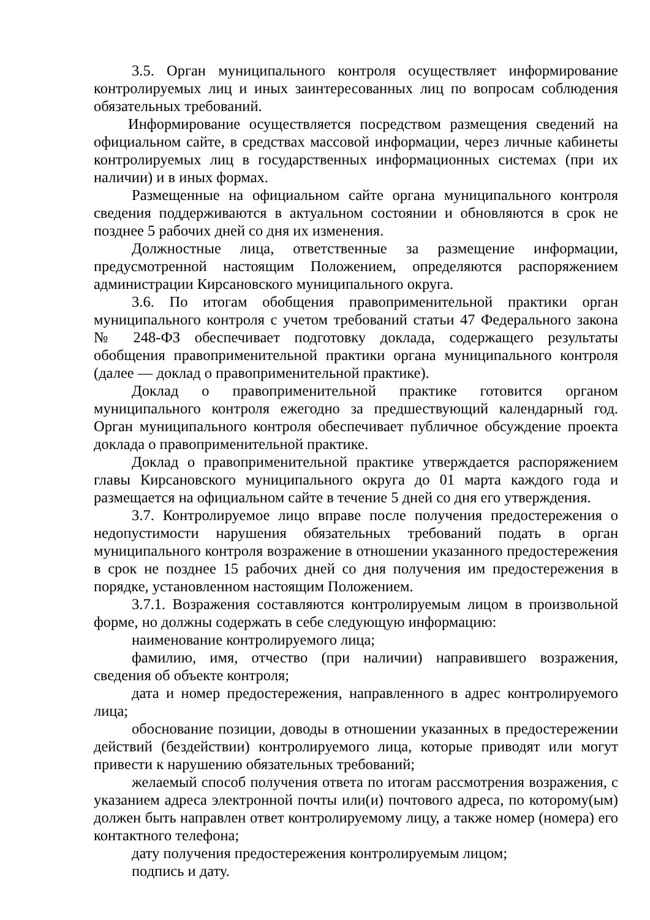3.5. Орган муниципального контроля осуществляет информирование контролируемых лиц и иных заинтересованных лиц по вопросам соблюдения обязательных требований.
Информирование осуществляется посредством размещения сведений на официальном сайте, в средствах массовой информации, через личные кабинеты контролируемых лиц в государственных информационных системах (при их наличии) и в иных формах.
Размещенные на официальном сайте органа муниципального контроля сведения поддерживаются в актуальном состоянии и обновляются в срок не позднее 5 рабочих дней со дня их изменения.
Должностные лица, ответственные за размещение информации, предусмотренной настоящим Положением, определяются распоряжением администрации Кирсановского муниципального округа.
3.6. По итогам обобщения правоприменительной практики орган муниципального контроля с учетом требований статьи 47 Федерального закона № 248-ФЗ обеспечивает подготовку доклада, содержащего результаты обобщения правоприменительной практики органа муниципального контроля (далее — доклад о правоприменительной практике).
Доклад о правоприменительной практике готовится органом муниципального контроля ежегодно за предшествующий календарный год. Орган муниципального контроля обеспечивает публичное обсуждение проекта доклада о правоприменительной практике.
Доклад о правоприменительной практике утверждается распоряжением главы Кирсановского муниципального округа до 01 марта каждого года и размещается на официальном сайте в течение 5 дней со дня его утверждения.
3.7. Контролируемое лицо вправе после получения предостережения о недопустимости нарушения обязательных требований подать в орган муниципального контроля возражение в отношении указанного предостережения в срок не позднее 15 рабочих дней со дня получения им предостережения в порядке, установленном настоящим Положением.
3.7.1. Возражения составляются контролируемым лицом в произвольной форме, но должны содержать в себе следующую информацию:
наименование контролируемого лица;
фамилию, имя, отчество (при наличии) направившего возражения, сведения об объекте контроля;
дата и номер предостережения, направленного в адрес контролируемого лица;
обоснование позиции, доводы в отношении указанных в предостережении действий (бездействии) контролируемого лица, которые приводят или могут привести к нарушению обязательных требований;
желаемый способ получения ответа по итогам рассмотрения возражения, с указанием адреса электронной почты или(и) почтового адреса, по которому(ым) должен быть направлен ответ контролируемому лицу, а также номер (номера) его контактного телефона;
дату получения предостережения контролируемым лицом;
подпись и дату.